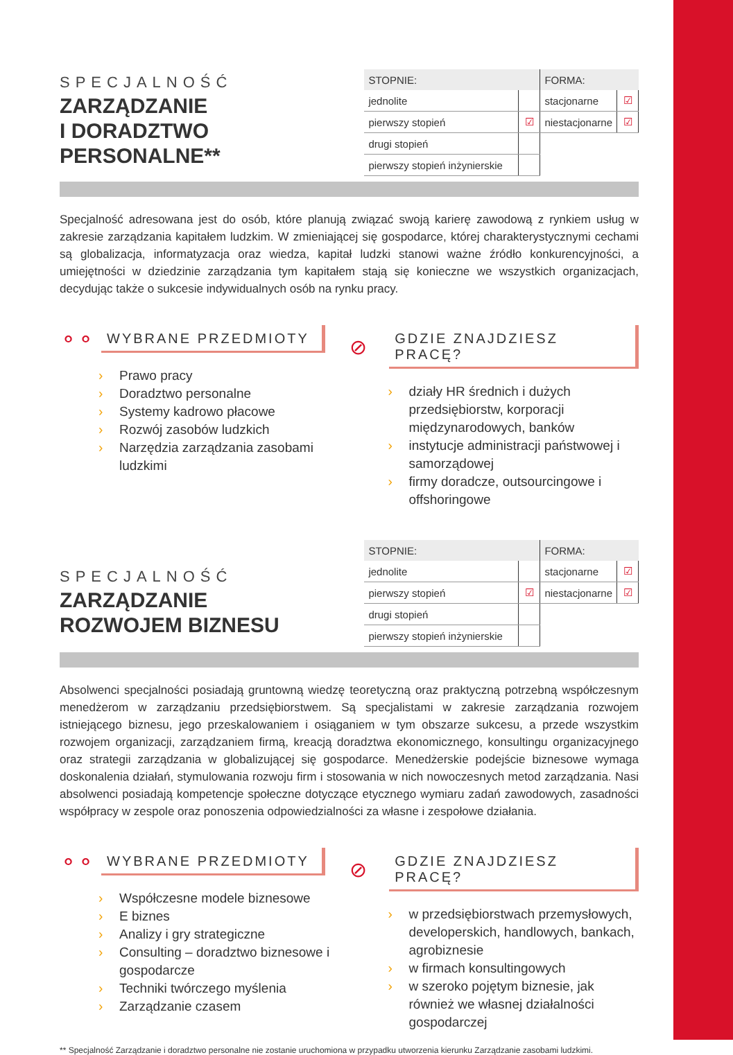SPECJALNOŚĆ
ZARZĄDZANIE
I DORADZTWO
PERSONALNE**
| STOPNIE: | | FORMA: | |
| --- | --- | --- | --- |
| jednolite | | stacjonarne | ☑ |
| pierwszy stopień | ☑ | niestacjonarne | ☑ |
| drugi stopień | | | |
| pierwszy stopień inżynierskie | | | |
Specjalność adresowana jest do osób, które planują związać swoją karierę zawodową z rynkiem usług w zakresie zarządzania kapitałem ludzkim. W zmieniającej się gospodarce, której charakterystycznymi cechami są globalizacja, informatyzacja oraz wiedza, kapitał ludzki stanowi ważne źródło konkurencyjności, a umiejętności w dziedzinie zarządzania tym kapitałem stają się konieczne we wszystkich organizacjach, decydując także o sukcesie indywidualnych osób na rynku pracy.
⚬⚬
WYBRANE PRZEDMIOTY
› Prawo pracy
› Doradztwo personalne
› Systemy kadrowo płacowe
› Rozwój zasobów ludzkich
› Narzędzia zarządzania zasobami ludzkimi
⊘
GDZIE ZNAJDZIESZ PRACĘ?
› działy HR średnich i dużych przedsiębiorstw, korporacji międzynarodowych, banków
› instytucje administracji państwowej i samorządowej
› firmy doradcze, outsourcingowe i offshoringowe
SPECJALNOŚĆ
ZARZĄDZANIE
ROZWOJEM BIZNESU
| STOPNIE: | | FORMA: | |
| --- | --- | --- | --- |
| jednolite | | stacjonarne | ☑ |
| pierwszy stopień | ☑ | niestacjonarne | ☑ |
| drugi stopień | | | |
| pierwszy stopień inżynierskie | | | |
Absolwenci specjalności posiadają gruntowną wiedzę teoretyczną oraz praktyczną potrzebną współczesnym menedżerom w zarządzaniu przedsiębiorstwem. Są specjalistami w zakresie zarządzania rozwojem istniejącego biznesu, jego przeskalowaniem i osiąganiem w tym obszarze sukcesu, a przede wszystkim rozwojem organizacji, zarządzaniem firmą, kreacją doradztwa ekonomicznego, konsultingu organizacyjnego oraz strategii zarządzania w globalizującej się gospodarce. Menedżerskie podejście biznesowe wymaga doskonalenia działań, stymulowania rozwoju firm i stosowania w nich nowoczesnych metod zarządzania. Nasi absolwenci posiadają kompetencje społeczne dotyczące etycznego wymiaru zadań zawodowych, zasadności współpracy w zespole oraz ponoszenia odpowiedzialności za własne i zespołowe działania.
⚬⚬
WYBRANE PRZEDMIOTY
› Współczesne modele biznesowe
› E biznes
› Analizy i gry strategiczne
› Consulting – doradztwo biznesowe i gospodarcze
› Techniki twórczego myślenia
› Zarządzanie czasem
⊘
GDZIE ZNAJDZIESZ PRACĘ?
› w przedsiębiorstwach przemysłowych, developerskich, handlowych, bankach, agrobiznesie
› w firmach konsultingowych
› w szeroko pojętym biznesie, jak również we własnej działalności gospodarczej
** Specjalność Zarządzanie i doradztwo personalne nie zostanie uruchomiona w przypadku utworzenia kierunku Zarządzanie zasobami ludzkimi.